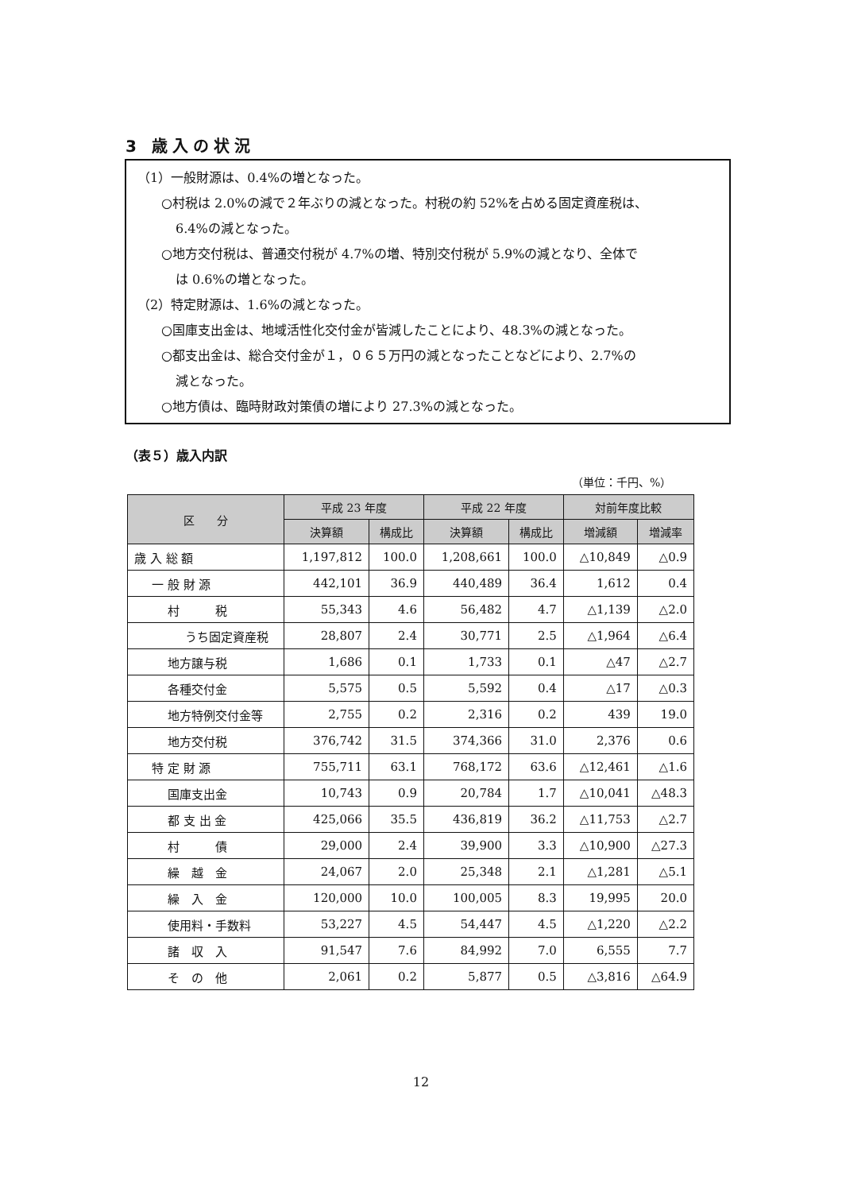3 歳入の状況
（1）一般財源は、0.4%の増となった。
○村税は 2.0%の減で２年ぶりの減となった。村税の約 52%を占める固定資産税は、
6.4%の減となった。
○地方交付税は、普通交付税が 4.7%の増、特別交付税が 5.9%の減となり、全体で
は 0.6%の増となった。
（2）特定財源は、1.6%の減となった。
○国庫支出金は、地域活性化交付金が皆減したことにより、48.3%の減となった。
○都支出金は、総合交付金が１，０６５万円の減となったことなどにより、2.7%の
減となった。
○地方債は、臨時財政対策債の増により 27.3%の減となった。
（表５）歳入内訳
（単位：千円、%）
| 区 分 | 平成 23 年度 | | 平成 22 年度 | | 対前年度比較 | |
| --- | --- | --- | --- | --- | --- | --- |
| | 決算額 | 構成比 | 決算額 | 構成比 | 増減額 | 増減率 |
| 歳 入 総 額 | 1,197,812 | 100.0 | 1,208,661 | 100.0 | △10,849 | △0.9 |
| 一 般 財 源 | 442,101 | 36.9 | 440,489 | 36.4 | 1,612 | 0.4 |
| 村 税 | 55,343 | 4.6 | 56,482 | 4.7 | △1,139 | △2.0 |
| うち固定資産税 | 28,807 | 2.4 | 30,771 | 2.5 | △1,964 | △6.4 |
| 地方譲与税 | 1,686 | 0.1 | 1,733 | 0.1 | △47 | △2.7 |
| 各種交付金 | 5,575 | 0.5 | 5,592 | 0.4 | △17 | △0.3 |
| 地方特例交付金等 | 2,755 | 0.2 | 2,316 | 0.2 | 439 | 19.0 |
| 地方交付税 | 376,742 | 31.5 | 374,366 | 31.0 | 2,376 | 0.6 |
| 特 定 財 源 | 755,711 | 63.1 | 768,172 | 63.6 | △12,461 | △1.6 |
| 国庫支出金 | 10,743 | 0.9 | 20,784 | 1.7 | △10,041 | △48.3 |
| 都 支 出 金 | 425,066 | 35.5 | 436,819 | 36.2 | △11,753 | △2.7 |
| 村 債 | 29,000 | 2.4 | 39,900 | 3.3 | △10,900 | △27.3 |
| 繰 越 金 | 24,067 | 2.0 | 25,348 | 2.1 | △1,281 | △5.1 |
| 繰 入 金 | 120,000 | 10.0 | 100,005 | 8.3 | 19,995 | 20.0 |
| 使用料・手数料 | 53,227 | 4.5 | 54,447 | 4.5 | △1,220 | △2.2 |
| 諸 収 入 | 91,547 | 7.6 | 84,992 | 7.0 | 6,555 | 7.7 |
| そ の 他 | 2,061 | 0.2 | 5,877 | 0.5 | △3,816 | △64.9 |
12